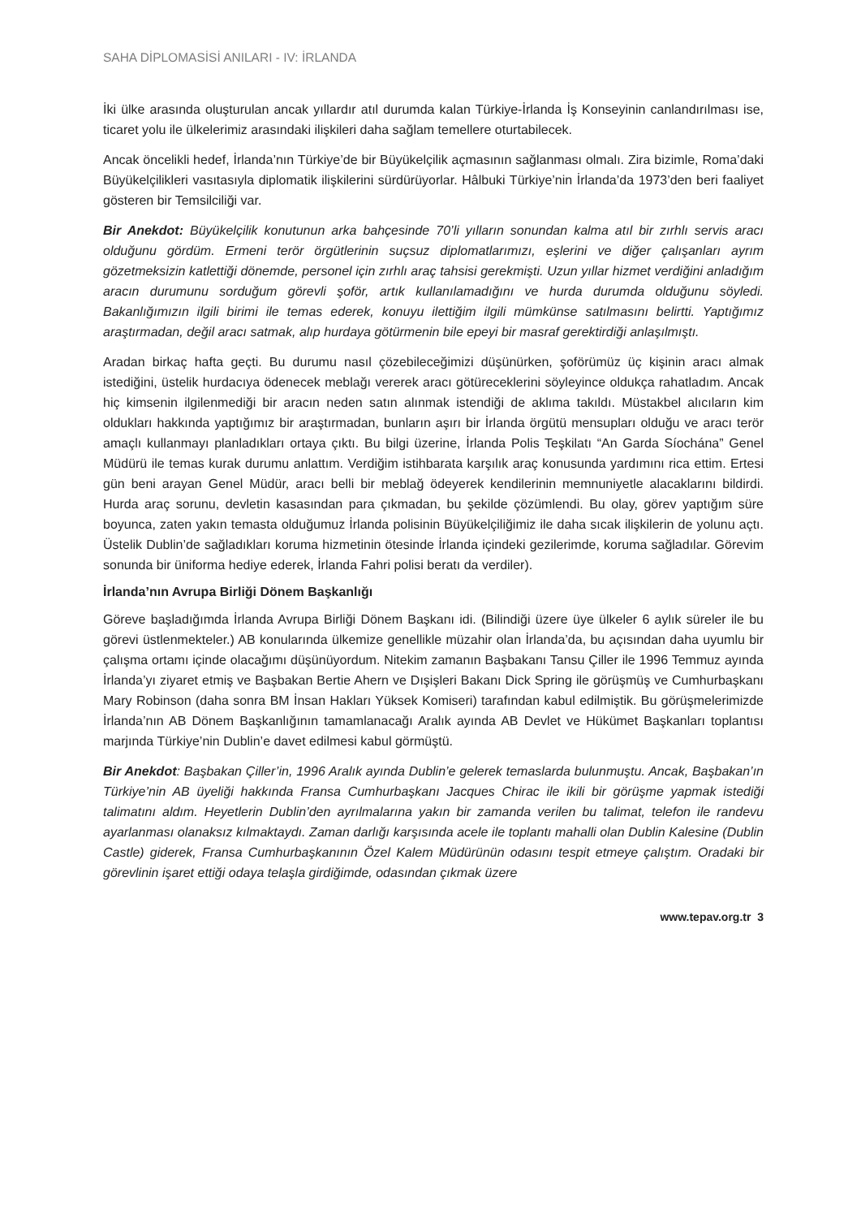SAHA DİPLOMASİSİ ANILARI - IV: İRLANDA
İki ülke arasında oluşturulan ancak yıllardır atıl durumda kalan Türkiye-İrlanda İş Konseyinin canlandırılması ise, ticaret yolu ile ülkelerimiz arasındaki ilişkileri daha sağlam temellere oturtabilecek.
Ancak öncelikli hedef, İrlanda’nın Türkiye’de bir Büyükelçilik açmasının sağlanması olmalı. Zira bizimle, Roma’daki Büyükelçilikleri vasıtasıyla diplomatik ilişkilerini sürdürüyorlar. Hâlbuki Türkiye’nin İrlanda’da 1973’den beri faaliyet gösteren bir Temsilciliği var.
Bir Anekdot: Büyükelçilik konutunun arka bahçesinde 70’li yılların sonundan kalma atıl bir zırhlı servis aracı olduğunu gördüm. Ermeni terör örgütlerinin suçsuz diplomatlarımızı, eşlerini ve diğer çalışanları ayrım gözetmeksizin katlettiği dönemde, personel için zırhlı araç tahsisi gerekmişti. Uzun yıllar hizmet verdiğini anladığım aracın durumunu sorduğum görevli şoför, artık kullanılamadığını ve hurda durumda olduğunu söyledi. Bakanlığımızın ilgili birimi ile temas ederek, konuyu ilettiğim ilgili mümkünse satılmasını belirtti. Yaptığımız araştırmadan, değil aracı satmak, alıp hurdaya götürmenin bile epeyi bir masraf gerektirdiği anlaşılmıştı.
Aradan birkaç hafta geçti. Bu durumu nasıl çözebileceğimizi düşünürken, şoförümüz üç kişinin aracı almak istediğini, üstelik hurdacıya ödenecek meblağı vererek aracı götüreceklerini söyleyince oldukça rahatladım. Ancak hiç kimsenin ilgilenmediği bir aracın neden satın alınmak istendiği de aklıma takıldı. Müstakbel alıcıların kim oldukları hakkında yaptığımız bir araştırmadan, bunların aşırı bir İrlanda örgütü mensupları olduğu ve aracı terör amaçlı kullanmayı planladıkları ortaya çıktı. Bu bilgi üzerine, İrlanda Polis Teşkilatı “An Garda Síochána” Genel Müdürü ile temas kurak durumu anlattım. Verdiğim istihbarata karşılık araç konusunda yardımını rica ettim. Ertesi gün beni arayan Genel Müdür, aracı belli bir meblağ ödeyerek kendilerinin memnuniyetle alacaklarını bildirdi. Hurda araç sorunu, devletin kasasından para çıkmadan, bu şekilde çözümlendi. Bu olay, görev yaptığım süre boyunca, zaten yakın temasta olduğumuz İrlanda polisinin Büyükelçiliğimiz ile daha sıcak ilişkilerin de yolunu açtı. Üstelik Dublin’de sağladıkları koruma hizmetinin ötesinde İrlanda içindeki gezilerimde, koruma sağladılar. Görevim sonunda bir üniforma hediye ederek, İrlanda Fahri polisi beratı da verdiler).
İrlanda’nın Avrupa Birliği Dönem Başkanlığı
Göreve başladığımda İrlanda Avrupa Birliği Dönem Başkanı idi. (Bilindiği üzere üye ülkeler 6 aylık süreler ile bu görevi üstlenmekteler.) AB konularında ülkemize genellikle müzahir olan İrlanda’da, bu açısından daha uyumlu bir çalışma ortamı içinde olacağımı düşünüyordum. Nitekim zamanın Başbakanı Tansu Çiller ile 1996 Temmuz ayında İrlanda’yı ziyaret etmiş ve Başbakan Bertie Ahern ve Dışişleri Bakanı Dick Spring ile görüşmüş ve Cumhurbaşkanı Mary Robinson (daha sonra BM İnsan Hakları Yüksek Komiseri) tarafından kabul edilmiştik. Bu görüşmelerimizde İrlanda’nın AB Dönem Başkanlığının tamamlanacağı Aralık ayında AB Devlet ve Hükümet Başkanları toplantısı marjında Türkiye’nin Dublin’e davet edilmesi kabul görmüştü.
Bir Anekdot: Başbakan Çiller’in, 1996 Aralık ayında Dublin’e gelerek temaslarda bulunmuştu. Ancak, Başbakan’ın Türkiye’nin AB üyeliği hakkında Fransa Cumhurbaşkanı Jacques Chirac ile ikili bir görüşme yapmak istediği talimatını aldım. Heyetlerin Dublin’den ayrılmalarına yakın bir zamanda verilen bu talimat, telefon ile randevu ayarlanması olanaksız kılmaktaydı. Zaman darlığı karşısında acele ile toplantı mahalli olan Dublin Kalesine (Dublin Castle) giderek, Fransa Cumhurbaşkanının Özel Kalem Müdürünün odasını tespit etmeye çalıştım. Oradaki bir görevlinin işaret ettiği odaya telaşla girdiğimde, odasından çıkmak üzere
www.tepav.org.tr 3